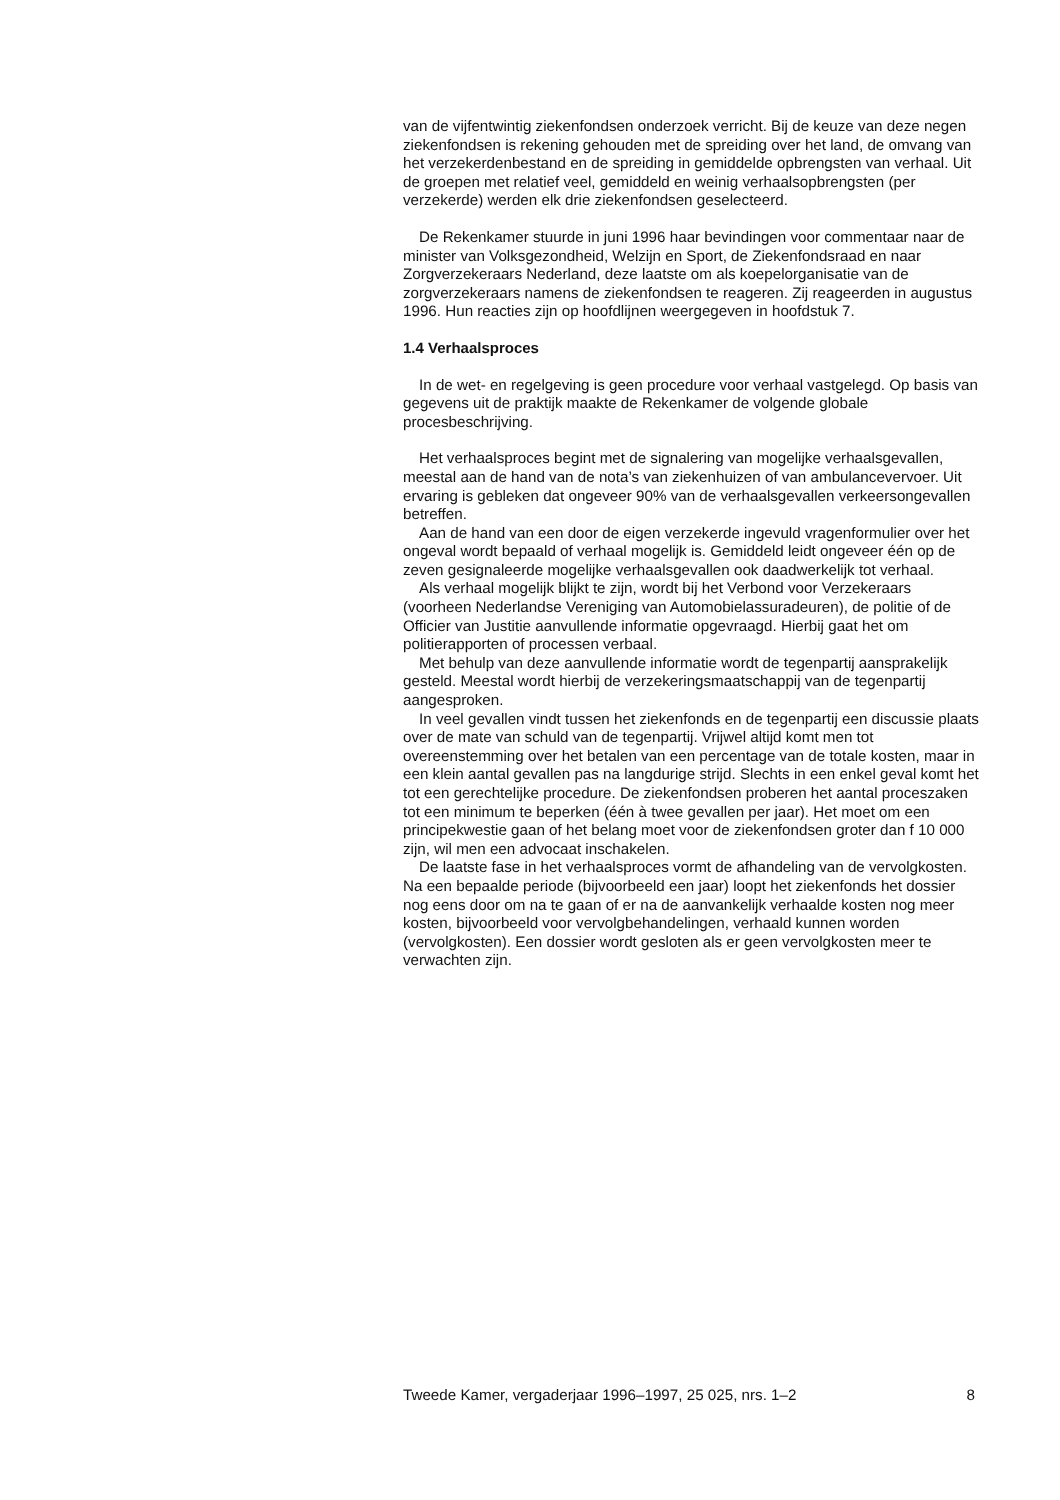van de vijfentwintig ziekenfondsen onderzoek verricht. Bij de keuze van deze negen ziekenfondsen is rekening gehouden met de spreiding over het land, de omvang van het verzekerdenbestand en de spreiding in gemiddelde opbrengsten van verhaal. Uit de groepen met relatief veel, gemiddeld en weinig verhaalsopbrengsten (per verzekerde) werden elk drie ziekenfondsen geselecteerd.
De Rekenkamer stuurde in juni 1996 haar bevindingen voor commentaar naar de minister van Volksgezondheid, Welzijn en Sport, de Ziekenfondsraad en naar Zorgverzekeraars Nederland, deze laatste om als koepelorganisatie van de zorgverzekeraars namens de ziekenfondsen te reageren. Zij reageerden in augustus 1996. Hun reacties zijn op hoofdlijnen weergegeven in hoofdstuk 7.
1.4 Verhaalsproces
In de wet- en regelgeving is geen procedure voor verhaal vastgelegd. Op basis van gegevens uit de praktijk maakte de Rekenkamer de volgende globale procesbeschrijving.
Het verhaalsproces begint met de signalering van mogelijke verhaalsgevallen, meestal aan de hand van de nota’s van ziekenhuizen of van ambulancevervoer. Uit ervaring is gebleken dat ongeveer 90% van de verhaalsgevallen verkeersongevallen betreffen.
Aan de hand van een door de eigen verzekerde ingevuld vragenformulier over het ongeval wordt bepaald of verhaal mogelijk is. Gemiddeld leidt ongeveer één op de zeven gesignaleerde mogelijke verhaalsgevallen ook daadwerkelijk tot verhaal.
Als verhaal mogelijk blijkt te zijn, wordt bij het Verbond voor Verzekeraars (voorheen Nederlandse Vereniging van Automobielassuradeuren), de politie of de Officier van Justitie aanvullende informatie opgevraagd. Hierbij gaat het om politierapporten of processen verbaal.
Met behulp van deze aanvullende informatie wordt de tegenpartij aansprakelijk gesteld. Meestal wordt hierbij de verzekeringsmaatschappij van de tegenpartij aangesproken.
In veel gevallen vindt tussen het ziekenfonds en de tegenpartij een discussie plaats over de mate van schuld van de tegenpartij. Vrijwel altijd komt men tot overeenstemming over het betalen van een percentage van de totale kosten, maar in een klein aantal gevallen pas na langdurige strijd. Slechts in een enkel geval komt het tot een gerechtelijke procedure. De ziekenfondsen proberen het aantal proceszaken tot een minimum te beperken (één à twee gevallen per jaar). Het moet om een principekwestie gaan of het belang moet voor de ziekenfondsen groter dan f 10 000 zijn, wil men een advocaat inschakelen.
De laatste fase in het verhaalsproces vormt de afhandeling van de vervolgkosten. Na een bepaalde periode (bijvoorbeeld een jaar) loopt het ziekenfonds het dossier nog eens door om na te gaan of er na de aanvankelijk verhaalde kosten nog meer kosten, bijvoorbeeld voor vervolgbehandelingen, verhaald kunnen worden (vervolgkosten). Een dossier wordt gesloten als er geen vervolgkosten meer te verwachten zijn.
Tweede Kamer, vergaderjaar 1996–1997, 25 025, nrs. 1–2 8